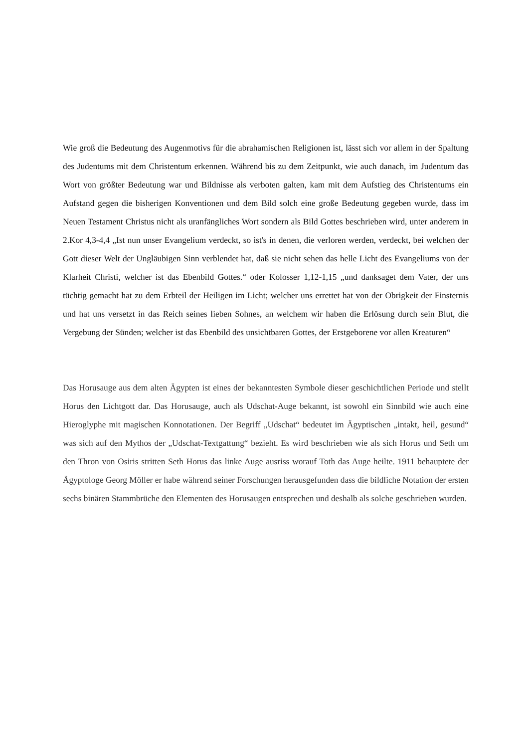Wie groß die Bedeutung des Augenmotivs für die abrahamischen Religionen ist, lässt sich vor allem in der Spaltung des Judentums mit dem Christentum erkennen. Während bis zu dem Zeitpunkt, wie auch danach, im Judentum das Wort von größter Bedeutung war und Bildnisse als verboten galten, kam mit dem Aufstieg des Christentums ein Aufstand gegen die bisherigen Konventionen und dem Bild solch eine große Bedeutung gegeben wurde, dass im Neuen Testament Christus nicht als uranfängliches Wort sondern als Bild Gottes beschrieben wird, unter anderem in 2.Kor 4,3-4,4 „Ist nun unser Evangelium verdeckt, so ist's in denen, die verloren werden, verdeckt, bei welchen der Gott dieser Welt der Ungläubigen Sinn verblendet hat, daß sie nicht sehen das helle Licht des Evangeliums von der Klarheit Christi, welcher ist das Ebenbild Gottes.“ oder Kolosser 1,12-1,15 „und danksaget dem Vater, der uns tüchtig gemacht hat zu dem Erbteil der Heiligen im Licht; welcher uns errettet hat von der Obrigkeit der Finsternis und hat uns versetzt in das Reich seines lieben Sohnes, an welchem wir haben die Erlösung durch sein Blut, die Vergebung der Sünden; welcher ist das Ebenbild des unsichtbaren Gottes, der Erstgeborene vor allen Kreaturen“
Das Horusauge aus dem alten Ägypten ist eines der bekanntesten Symbole dieser geschichtlichen Periode und stellt Horus den Lichtgott dar. Das Horusauge, auch als Udschat-Auge bekannt, ist sowohl ein Sinnbild wie auch eine Hieroglyphe mit magischen Konnotationen. Der Begriff „Udschat“ bedeutet im Ägyptischen „intakt, heil, gesund“ was sich auf den Mythos der „Udschat-Textgattung“ bezieht. Es wird beschrieben wie als sich Horus und Seth um den Thron von Osiris stritten Seth Horus das linke Auge ausriss worauf Toth das Auge heilte. 1911 behauptete der Ägyptologe Georg Möller er habe während seiner Forschungen herausgefunden dass die bildliche Notation der ersten sechs binären Stammbrüche den Elementen des Horusaugen entsprechen und deshalb als solche geschrieben wurden.